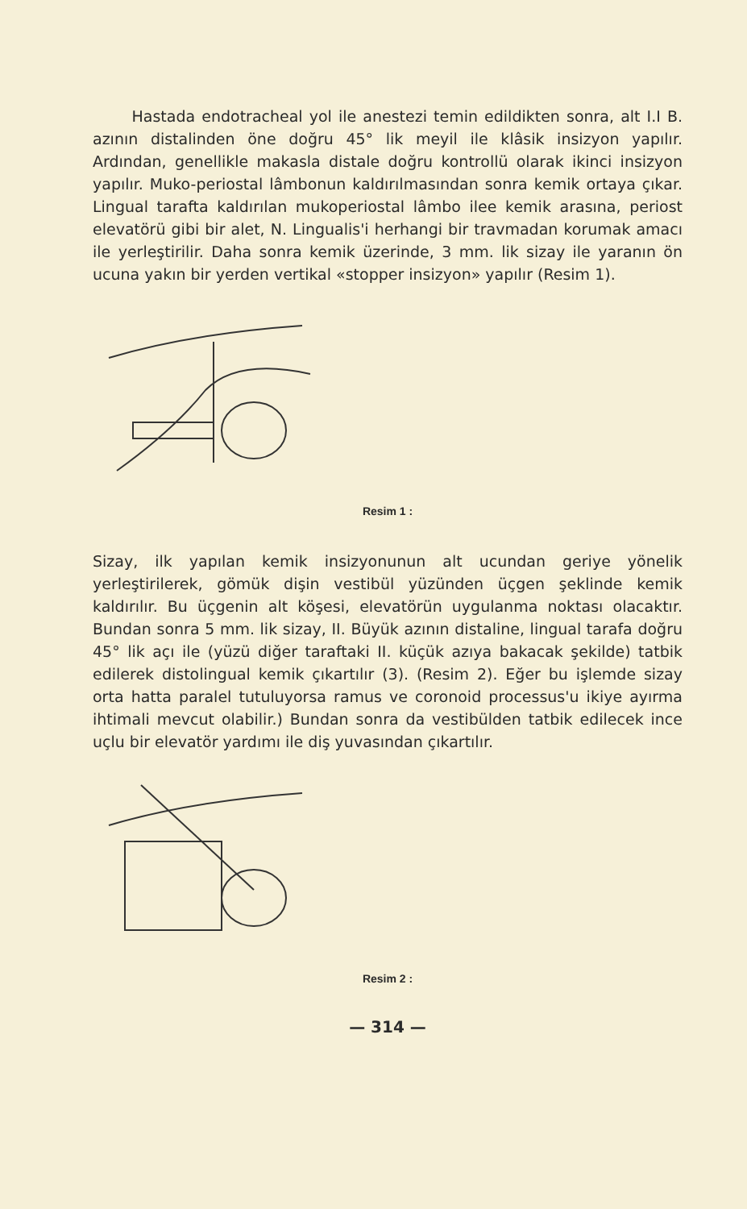Hastada endotracheal yol ile anestezi temin edildikten sonra, alt I.I B. azının distalinden öne doğru 45° lik meyil ile klâsik insizyon yapılır. Ardından, genellikle makasla distale doğru kontrollü olarak ikinci insizyon yapılır. Muko-periostal lâmbonun kaldırılmasından sonra kemik ortaya çıkar. Lingual tarafta kaldırılan mukoperiostal lâmbo ilee kemik arasına, periost elevatörü gibi bir alet, N. Lingualis'i herhangi bir travmadan korumak amacı ile yerleştirilir. Daha sonra kemik üzerinde, 3 mm. lik sizay ile yaranın ön ucuna yakın bir yerden vertikal «stopper insizyon» yapılır (Resim 1).
Resim 1 :
Sizay, ilk yapılan kemik insizyonunun alt ucundan geriye yönelik yerleştirilerek, gömük dişin vestibül yüzünden üçgen şeklinde kemik kaldırılır. Bu üçgenin alt köşesi, elevatörün uygulanma noktası olacaktır. Bundan sonra 5 mm. lik sizay, II. Büyük azının distaline, lingual tarafa doğru 45° lik açı ile (yüzü diğer taraftaki II. küçük azıya bakacak şekilde) tatbik edilerek distolingual kemik çıkartılır (3). (Resim 2). Eğer bu işlemde sizay orta hatta paralel tutuluyorsa ramus ve coronoid processus'u ikiye ayırma ihtimali mevcut olabilir.) Bundan sonra da vestibülden tatbik edilecek ince uçlu bir elevatör yardımı ile diş yuvasından çıkartılır.
Resim 2 :
— 314 —